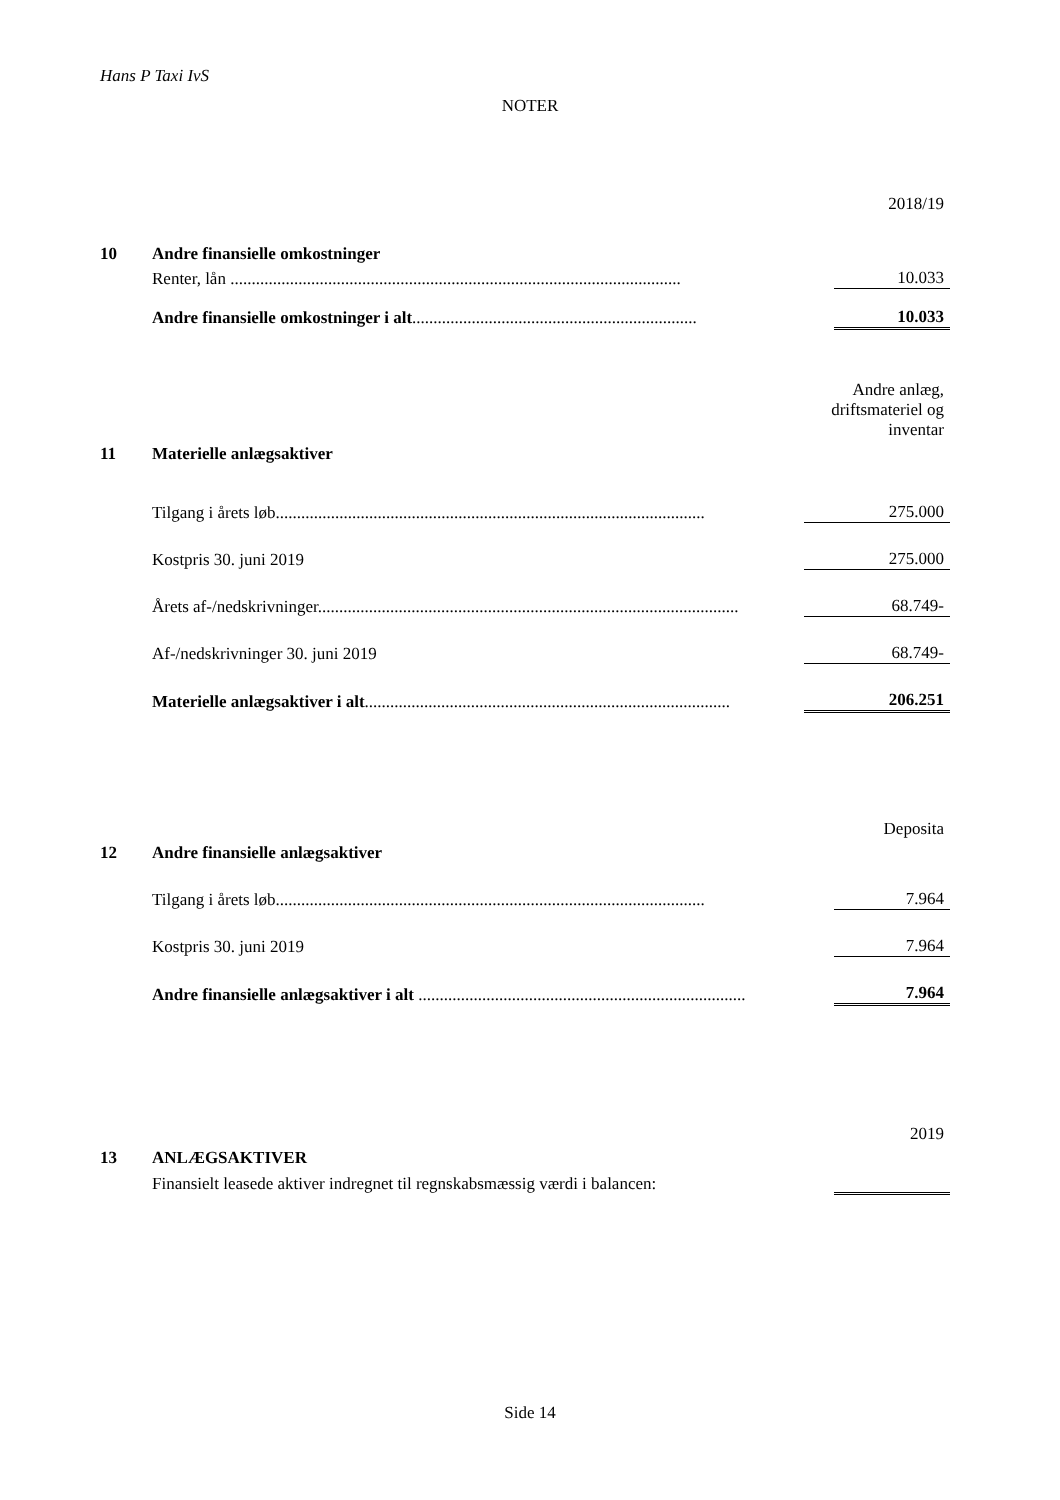Hans P Taxi IvS
NOTER
| | | | 2018/19 |
| 10 | Andre finansielle omkostninger | | |
| | Renter, lån .......................................................................................................... | | 10.033 |
| | Andre finansielle omkostninger i alt ................................................................... | | 10.033 |
| | | | Andre anlæg, driftsmateriel og inventar |
| 11 | Materielle anlægsaktiver | | |
| | Tilgang i årets løb..................................................................................................... | | 275.000 |
| | Kostpris 30. juni 2019 | | 275.000 |
| | Årets af-/nedskrivninger................................................................................................... | | 68.749- |
| | Af-/nedskrivninger 30. juni 2019 | | 68.749- |
| | Materielle anlægsaktiver i alt ...................................................................................... | | 206.251 |
| | | | Deposita |
| 12 | Andre finansielle anlægsaktiver | | |
| | Tilgang i årets løb..................................................................................................... | | 7.964 |
| | Kostpris 30. juni 2019 | | 7.964 |
| | Andre finansielle anlægsaktiver i alt ............................................................................. | | 7.964 |
| | | | 2019 |
| 13 | ANLÆGSAKTIVER | | |
| | Finansielt leasede aktiver indregnet til regnskabsmæssig værdi i balancen: | | |
Side 14